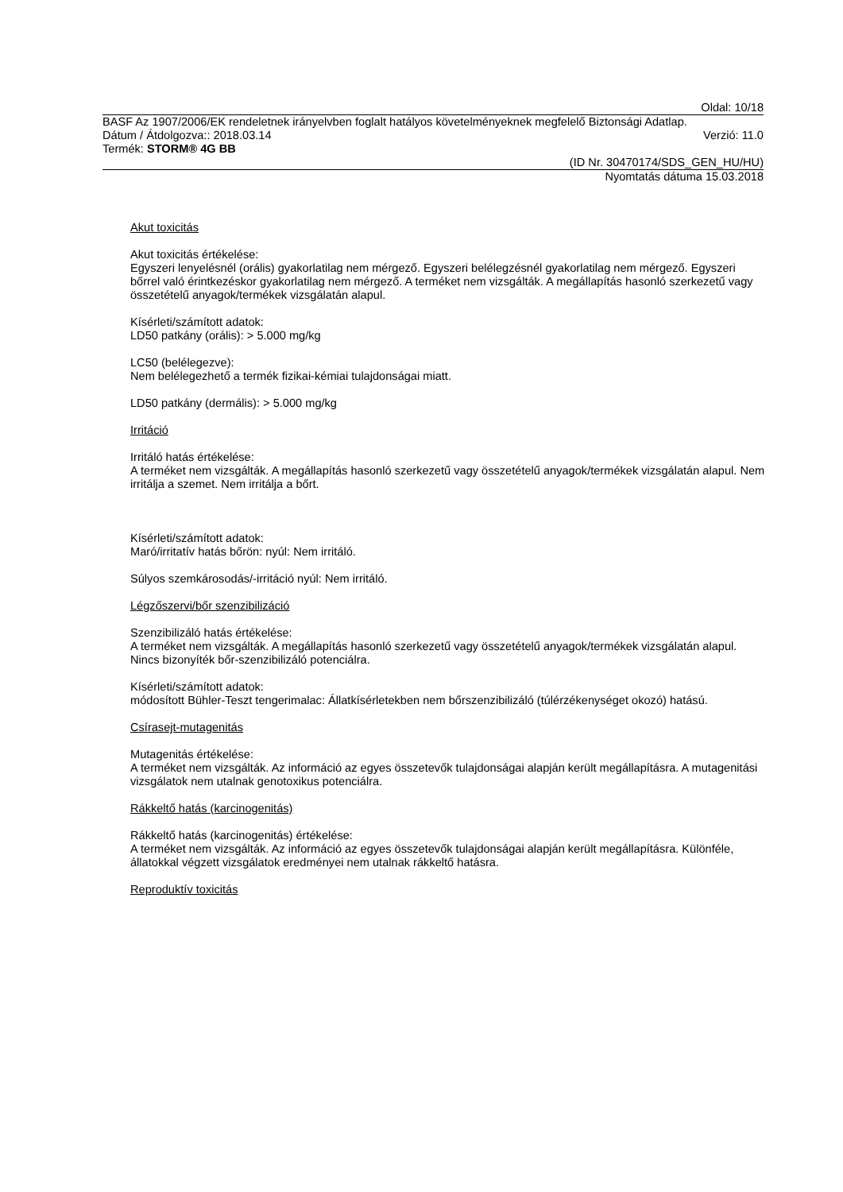Oldal: 10/18
BASF Az 1907/2006/EK rendeletnek irányelvben foglalt hatályos követelményeknek megfelelő Biztonsági Adatlap.
Dátum / Átdolgozva:: 2018.03.14 Verzió: 11.0
Termék: STORM® 4G BB
(ID Nr. 30470174/SDS_GEN_HU/HU)
Nyomtatás dátuma 15.03.2018
Akut toxicitás
Akut toxicitás értékelése:
Egyszeri lenyelésnél (orális) gyakorlatilag nem mérgező. Egyszeri belélegzésnél gyakorlatilag nem mérgező. Egyszeri bőrrel való érintkezéskor gyakorlatilag nem mérgező. A terméket nem vizsgálták. A megállapítás hasonló szerkezetű vagy összetételű anyagok/termékek vizsgálatán alapul.
Kísérleti/számított adatok:
LD50 patkány (orális): > 5.000 mg/kg
LC50 (belélegezve):
Nem belélegezhető a termék fizikai-kémiai tulajdonságai miatt.
LD50 patkány (dermális): > 5.000 mg/kg
Irritáció
Irritáló hatás értékelése:
A terméket nem vizsgálták. A megállapítás hasonló szerkezetű vagy összetételű anyagok/termékek vizsgálatán alapul. Nem irritálja a szemet. Nem irritálja a bőrt.
Kísérleti/számított adatok:
Maró/irritatív hatás bőrön: nyúl: Nem irritáló.
Súlyos szemkárosodás/-irritáció nyúl: Nem irritáló.
Légzőszervi/bőr szenzibilizáció
Szenzibilizáló hatás értékelése:
A terméket nem vizsgálták. A megállapítás hasonló szerkezetű vagy összetételű anyagok/termékek vizsgálatán alapul. Nincs bizonyíték bőr-szenzibilizáló potenciálra.
Kísérleti/számított adatok:
módosított Bühler-Teszt tengerimalac: Állatkísérletekben nem bőrszenzibilizáló (túlérzékenységet okozó) hatású.
Csírasejt-mutagenitás
Mutagenitás értékelése:
A terméket nem vizsgálták. Az információ az egyes összetevők tulajdonságai alapján került megállapításra. A mutagenitási vizsgálatok nem utalnak genotoxikus potenciálra.
Rákkeltő hatás (karcinogenitás)
Rákkeltő hatás (karcinogenitás) értékelése:
A terméket nem vizsgálták. Az információ az egyes összetevők tulajdonságai alapján került megállapításra. Különféle, állatokkal végzett vizsgálatok eredményei nem utalnak rákkeltő hatásra.
Reproduktív toxicitás